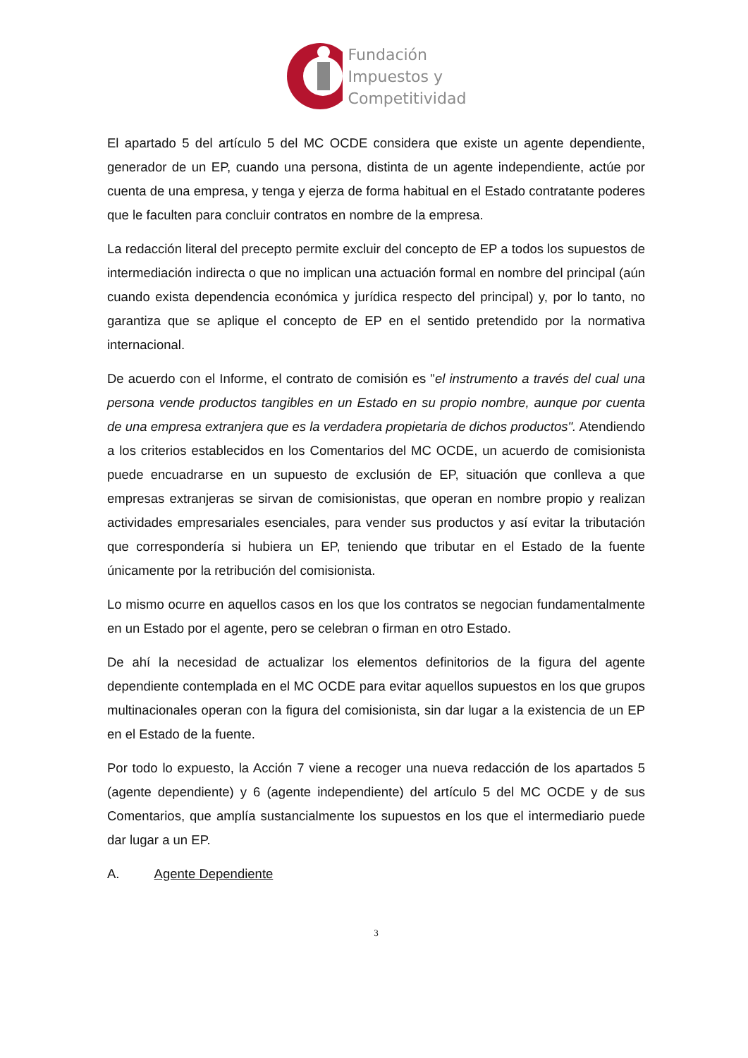Fundación
Impuestos y
Competitividad
El apartado 5 del artículo 5 del MC OCDE considera que existe un agente dependiente, generador de un EP, cuando una persona, distinta de un agente independiente, actúe por cuenta de una empresa, y tenga y ejerza de forma habitual en el Estado contratante poderes que le faculten para concluir contratos en nombre de la empresa.
La redacción literal del precepto permite excluir del concepto de EP a todos los supuestos de intermediación indirecta o que no implican una actuación formal en nombre del principal (aún cuando exista dependencia económica y jurídica respecto del principal) y, por lo tanto, no garantiza que se aplique el concepto de EP en el sentido pretendido por la normativa internacional.
De acuerdo con el Informe, el contrato de comisión es "el instrumento a través del cual una persona vende productos tangibles en un Estado en su propio nombre, aunque por cuenta de una empresa extranjera que es la verdadera propietaria de dichos productos". Atendiendo a los criterios establecidos en los Comentarios del MC OCDE, un acuerdo de comisionista puede encuadrarse en un supuesto de exclusión de EP, situación que conlleva a que empresas extranjeras se sirvan de comisionistas, que operan en nombre propio y realizan actividades empresariales esenciales, para vender sus productos y así evitar la tributación que correspondería si hubiera un EP, teniendo que tributar en el Estado de la fuente únicamente por la retribución del comisionista.
Lo mismo ocurre en aquellos casos en los que los contratos se negocian fundamentalmente en un Estado por el agente, pero se celebran o firman en otro Estado.
De ahí la necesidad de actualizar los elementos definitorios de la figura del agente dependiente contemplada en el MC OCDE para evitar aquellos supuestos en los que grupos multinacionales operan con la figura del comisionista, sin dar lugar a la existencia de un EP en el Estado de la fuente.
Por todo lo expuesto, la Acción 7 viene a recoger una nueva redacción de los apartados 5 (agente dependiente) y 6 (agente independiente) del artículo 5 del MC OCDE y de sus Comentarios, que amplía sustancialmente los supuestos en los que el intermediario puede dar lugar a un EP.
A. Agente Dependiente
3